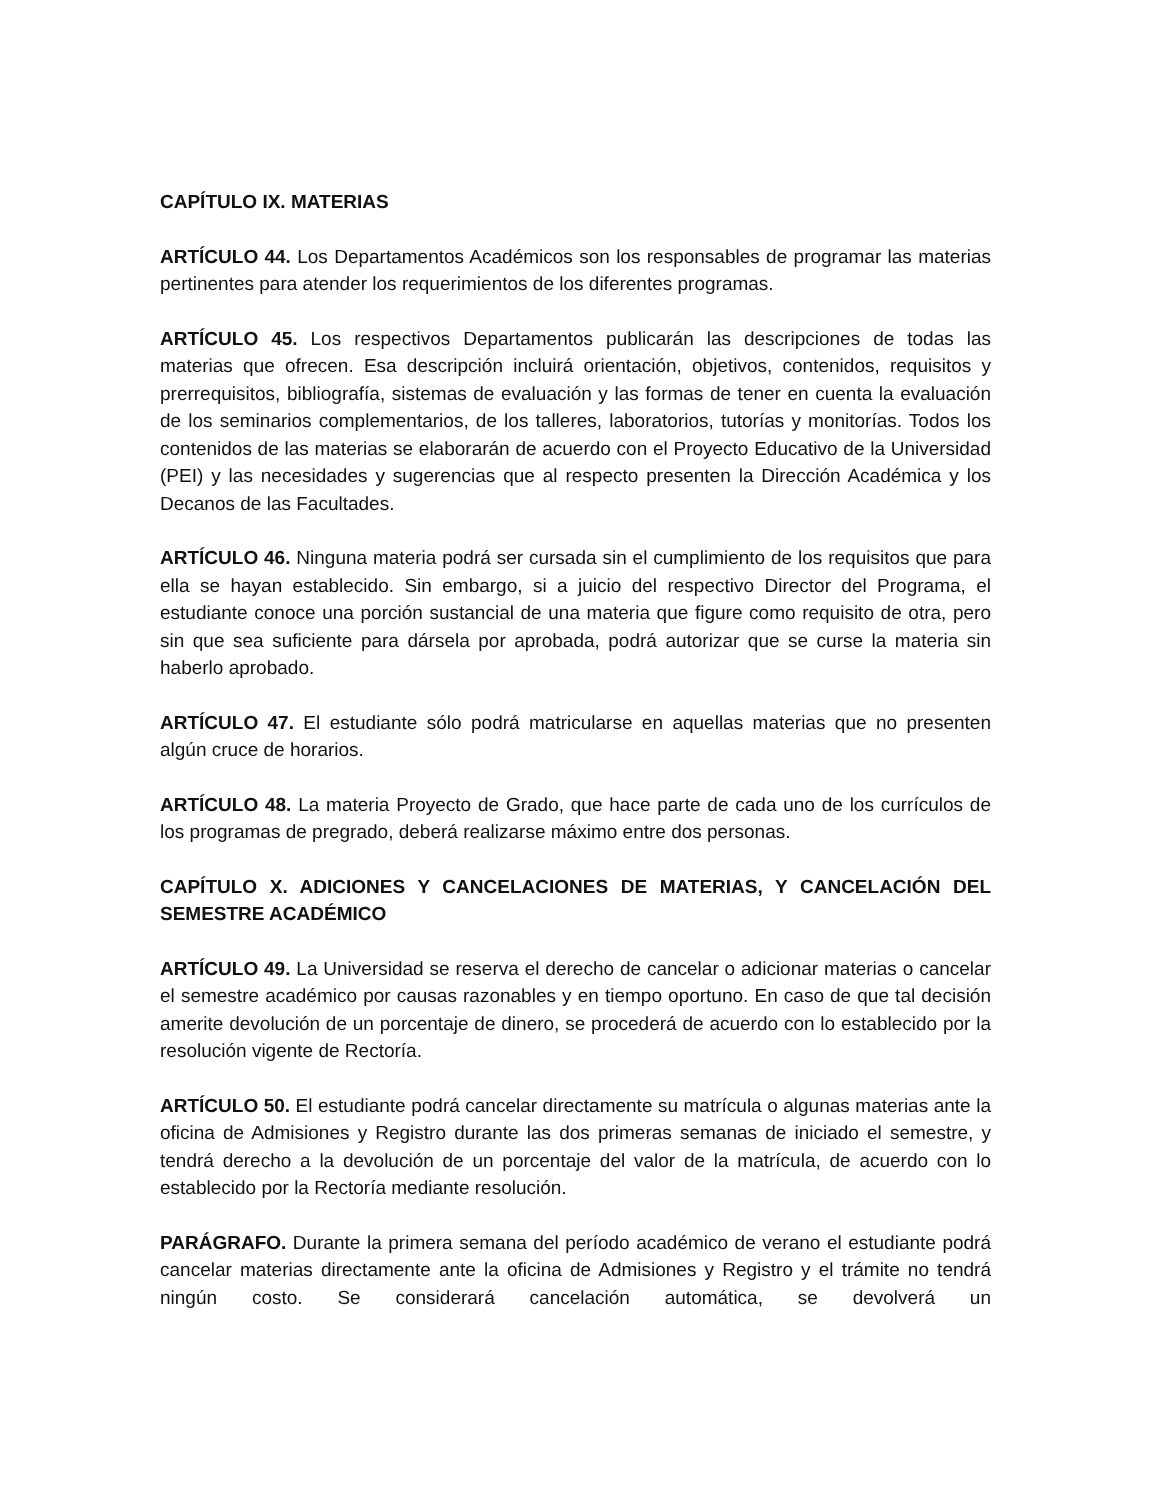CAPÍTULO IX. MATERIAS
ARTÍCULO 44. Los Departamentos Académicos son los responsables de programar las materias pertinentes para atender los requerimientos de los diferentes programas.
ARTÍCULO 45. Los respectivos Departamentos publicarán las descripciones de todas las materias que ofrecen. Esa descripción incluirá orientación, objetivos, contenidos, requisitos y prerrequisitos, bibliografía, sistemas de evaluación y las formas de tener en cuenta la evaluación de los seminarios complementarios, de los talleres, laboratorios, tutorías y monitorías. Todos los contenidos de las materias se elaborarán de acuerdo con el Proyecto Educativo de la Universidad (PEI) y las necesidades y sugerencias que al respecto presenten la Dirección Académica y los Decanos de las Facultades.
ARTÍCULO 46. Ninguna materia podrá ser cursada sin el cumplimiento de los requisitos que para ella se hayan establecido. Sin embargo, si a juicio del respectivo Director del Programa, el estudiante conoce una porción sustancial de una materia que figure como requisito de otra, pero sin que sea suficiente para dársela por aprobada, podrá autorizar que se curse la materia sin haberlo aprobado.
ARTÍCULO 47. El estudiante sólo podrá matricularse en aquellas materias que no presenten algún cruce de horarios.
ARTÍCULO 48. La materia Proyecto de Grado, que hace parte de cada uno de los currículos de los programas de pregrado, deberá realizarse máximo entre dos personas.
CAPÍTULO X. ADICIONES Y CANCELACIONES DE MATERIAS, Y CANCELACIÓN DEL SEMESTRE ACADÉMICO
ARTÍCULO 49. La Universidad se reserva el derecho de cancelar o adicionar materias o cancelar el semestre académico por causas razonables y en tiempo oportuno. En caso de que tal decisión amerite devolución de un porcentaje de dinero, se procederá de acuerdo con lo establecido por la resolución vigente de Rectoría.
ARTÍCULO 50. El estudiante podrá cancelar directamente su matrícula o algunas materias ante la oficina de Admisiones y Registro durante las dos primeras semanas de iniciado el semestre, y tendrá derecho a la devolución de un porcentaje del valor de la matrícula, de acuerdo con lo establecido por la Rectoría mediante resolución.
PARÁGRAFO. Durante la primera semana del período académico de verano el estudiante podrá cancelar materias directamente ante la oficina de Admisiones y Registro y el trámite no tendrá ningún costo. Se considerará cancelación automática, se devolverá un